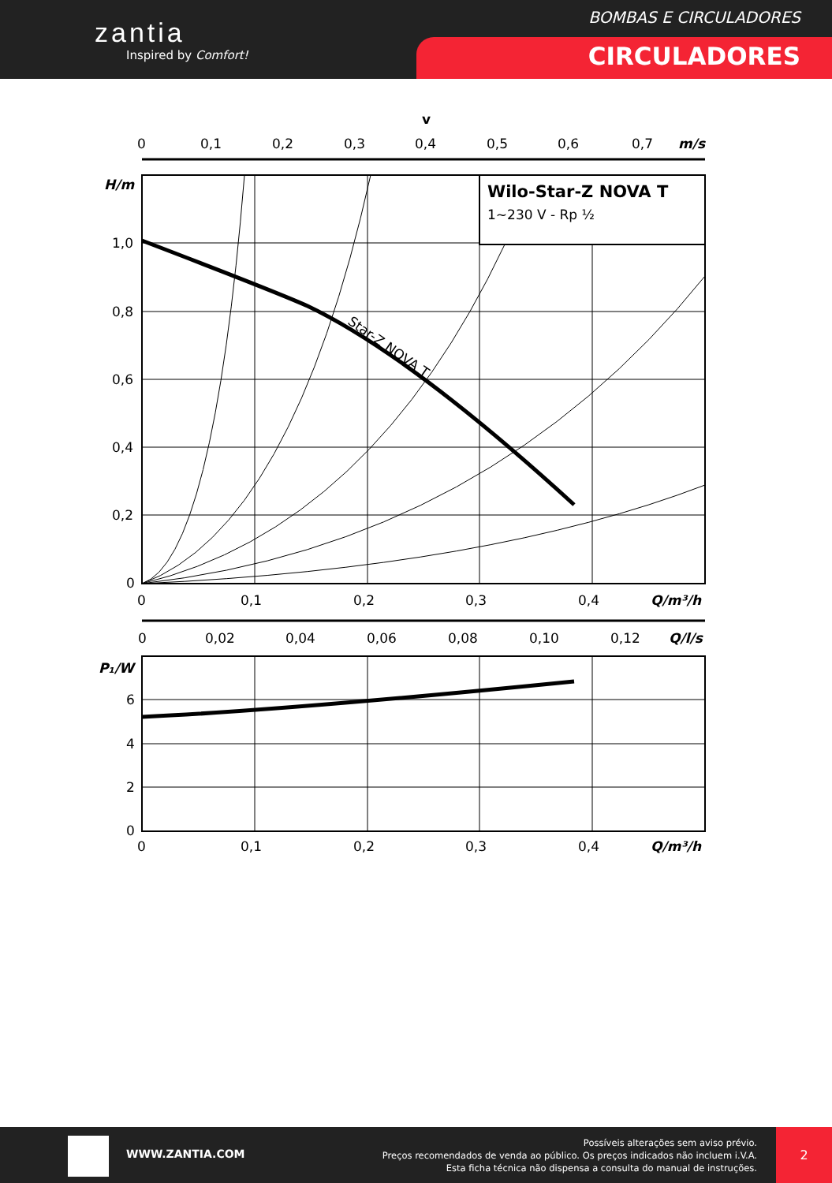zantia
Inspired by Comfort!
BOMBAS E CIRCULADORES
CIRCULADORES
v
0
0,1
0,2
0,3
0,4
0,5
0,6
0,7
m/s
Star-Z NOVA T
Wilo-Star-Z NOVA T
1~230 V - Rp ½
H/m
1,0
0,8
0,6
0,4
0,2
0
0
0,1
0,2
0,3
0,4
Q/m³/h
0
0,02
0,04
0,06
0,08
0,10
0,12
Q/l/s
P₁/W
6
4
2
0
0
0,1
0,2
0,3
0,4
Q/m³/h
WWW.ZANTIA.COM
Possíveis alterações sem aviso prévio.
Preços recomendados de venda ao público. Os preços indicados não incluem i.V.A.
Esta ficha técnica não dispensa a consulta do manual de instruções.
2